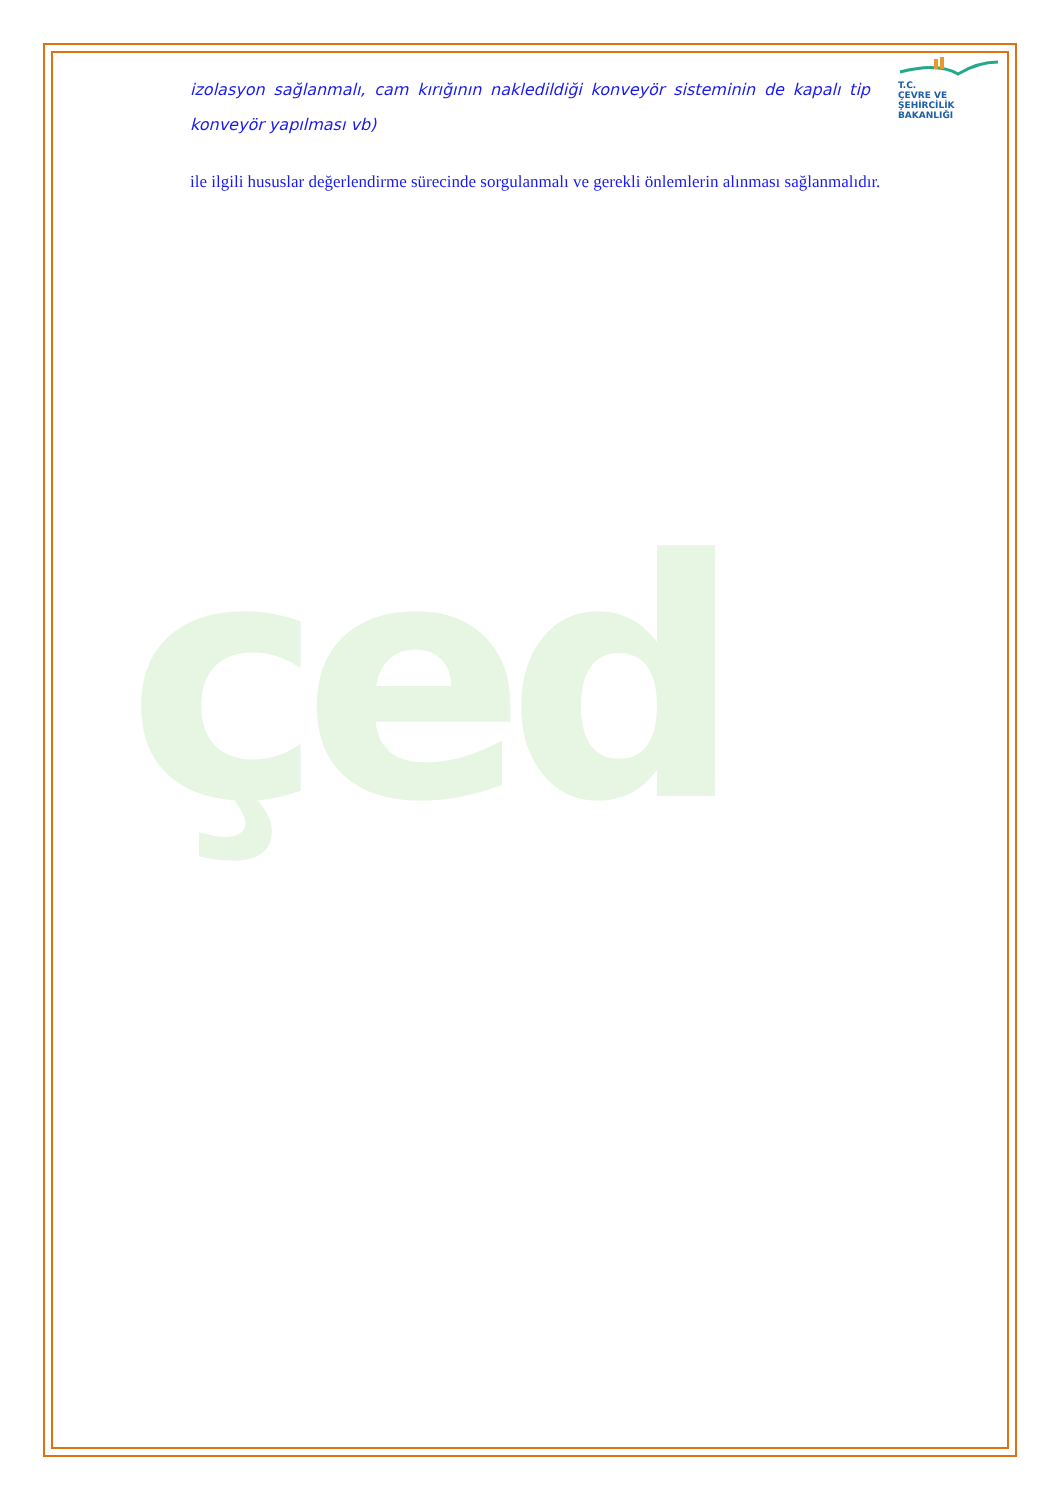çed
T.C.
ÇEVRE VE ŞEHİRCİLİK
BAKANLIĞI
izolasyon sağlanmalı, cam kırığının nakledildiği konveyör sisteminin de kapalı tip konveyör yapılması vb)
ile ilgili hususlar değerlendirme sürecinde sorgulanmalı ve gerekli önlemlerin alınması sağlanmalıdır.